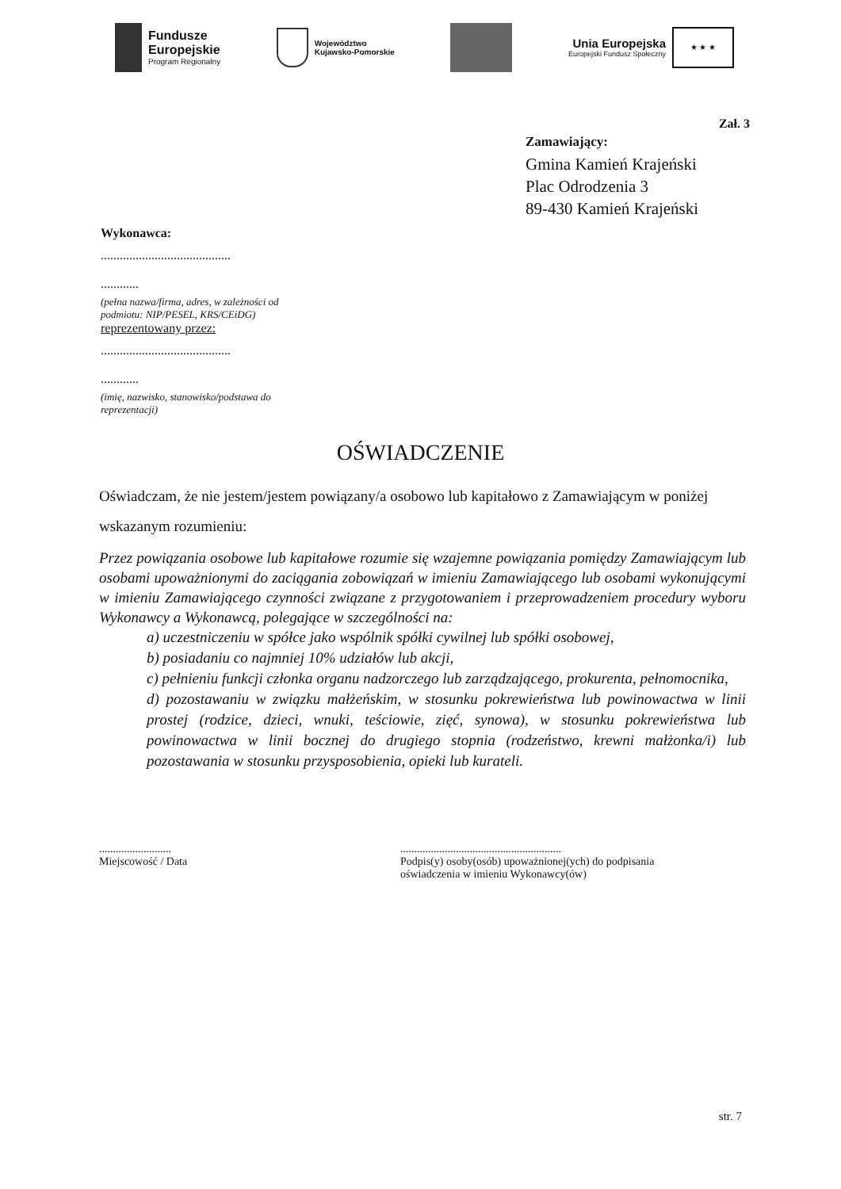Fundusze
Europejskie
Program Regionalny
Województwo
Kujawsko-Pomorskie
Unia Europejska
Europejski Fundusz Społeczny
★ ★ ★
Zał. 3
Zamawiający:
Gmina Kamień Krajeński
Plac Odrodzenia 3
89-430 Kamień Krajeński
Wykonawca:
.........................................
............
(pełna nazwa/firma, adres, w zależności od podmiotu: NIP/PESEL, KRS/CEiDG)
reprezentowany przez:
.........................................
............
(imię, nazwisko, stanowisko/podstawa do reprezentacji)
OŚWIADCZENIE
Oświadczam, że nie jestem/jestem powiązany/a osobowo lub kapitałowo z Zamawiającym w poniżej wskazanym rozumieniu:
Przez powiązania osobowe lub kapitałowe rozumie się wzajemne powiązania pomiędzy Zamawiającym lub osobami upoważnionymi do zaciągania zobowiązań w imieniu Zamawiającego lub osobami wykonującymi w imieniu Zamawiającego czynności związane z przygotowaniem i przeprowadzeniem procedury wyboru Wykonawcy a Wykonawcą, polegające w szczególności na:
a) uczestniczeniu w spółce jako wspólnik spółki cywilnej lub spółki osobowej,
b) posiadaniu co najmniej 10% udziałów lub akcji,
c) pełnieniu funkcji członka organu nadzorczego lub zarządzającego, prokurenta, pełnomocnika,
d) pozostawaniu w związku małżeńskim, w stosunku pokrewieństwa lub powinowactwa w linii prostej (rodzice, dzieci, wnuki, teściowie, zięć, synowa), w stosunku pokrewieństwa lub powinowactwa w linii bocznej do drugiego stopnia (rodzeństwo, krewni małżonka/i) lub pozostawania w stosunku przysposobienia, opieki lub kurateli.
..........................
Miejscowość / Data
..........................................................
Podpis(y) osoby(osób) upoważnionej(ych) do podpisania
oświadczenia w imieniu Wykonawcy(ów)
str. 7